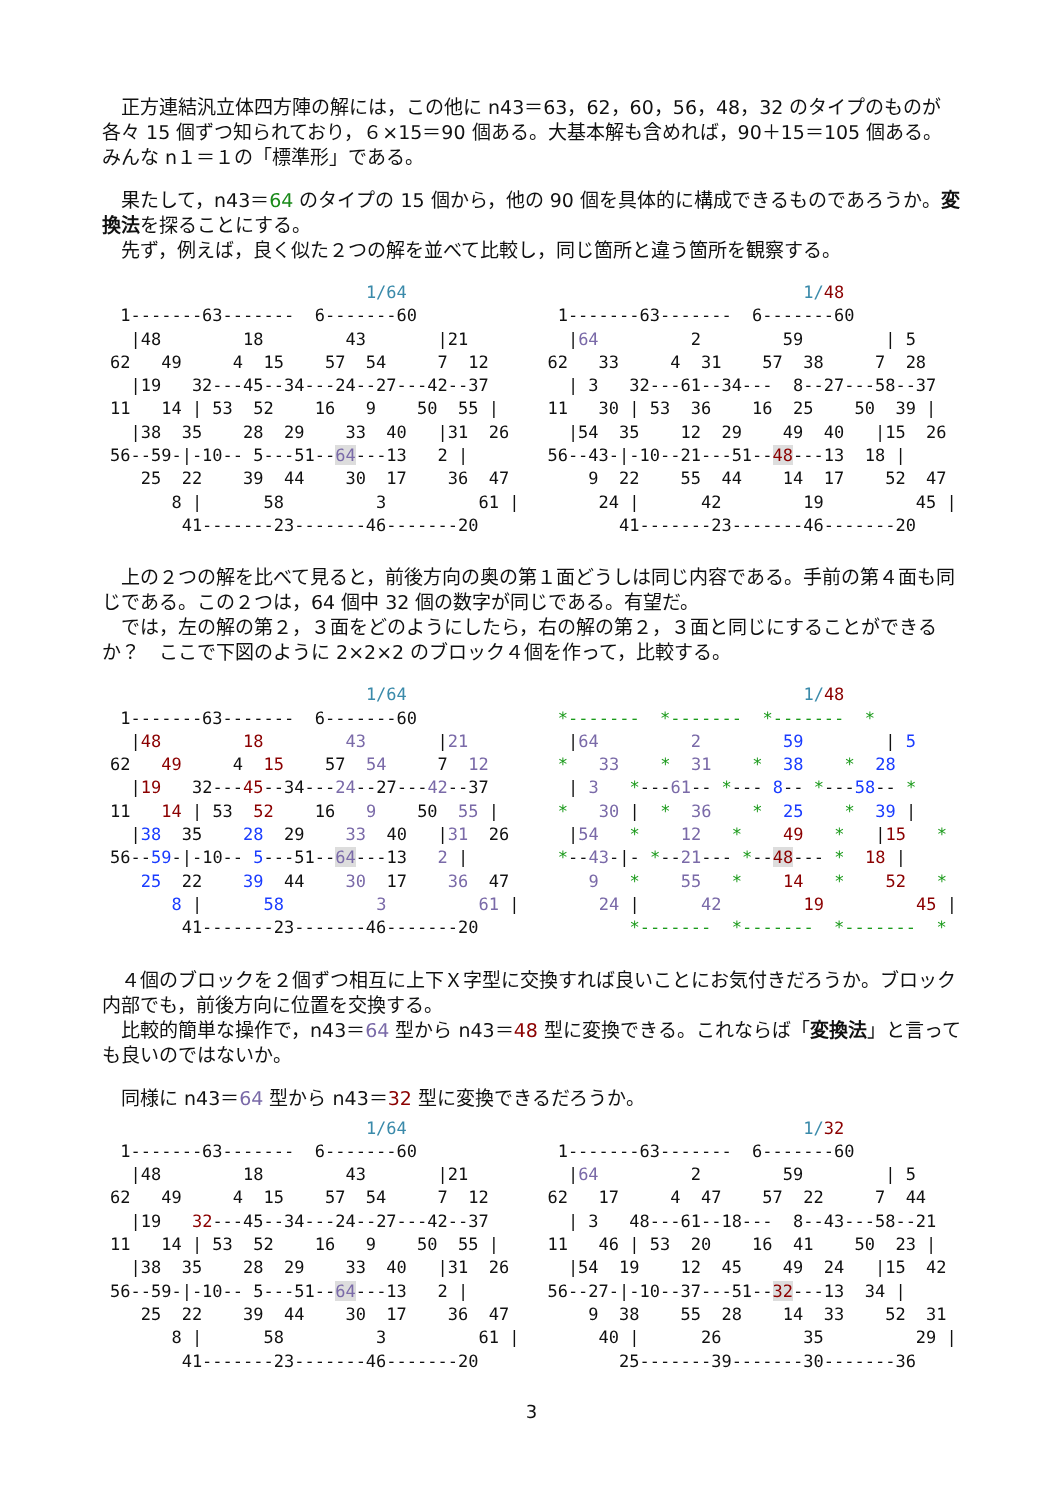正方連結汎立体四方陣の解には，この他に n43＝63，62，60，56，48，32 のタイプのものが各々 15 個ずつ知られており，６×15＝90 個ある。大基本解も含めれば，90＋15＝105 個ある。みんな n１＝１の「標準形」である。
　果たして，n43＝64 のタイプの 15 個から，他の 90 個を具体的に構成できるものであろうか。変換法を探ることにする。
　先ず，例えば，良く似た２つの解を並べて比較し，同じ箇所と違う箇所を観察する。
                         1/64
 1-------63-------  6-------60
  |48        18        43       |21
62   49     4  15    57  54     7  12
  |19   32---45--34---24--27---42--37
11   14 | 53  52    16   9    50  55 |
  |38  35    28  29    33  40   |31  26
56--59-|-10-- 5---51--64---13   2 |
   25  22    39  44    30  17    36  47
      8 |      58         3         61 |
       41-------23-------46-------20                         1/48
 1-------63-------  6-------60
  |64         2        59        | 5
62   33     4  31    57  38     7  28
  | 3   32---61--34---  8--27---58--37
11   30 | 53  36    16  25    50  39 |
  |54  35    12  29    49  40   |15  26
56--43-|-10--21---51--48---13  18 |
    9  22    55  44    14  17    52  47
     24 |      42        19         45 |
       41-------23-------46-------20
　上の２つの解を比べて見ると，前後方向の奥の第１面どうしは同じ内容である。手前の第４面も同じである。この２つは，64 個中 32 個の数字が同じである。有望だ。
　では，左の解の第２，３面をどのようにしたら，右の解の第２，３面と同じにすることができるか？　ここで下図のように 2×2×2 のブロック４個を作って，比較する。
                         1/64
 1-------63-------  6-------60
  |48        18        43       |21
62   49     4  15    57  54     7  12
  |19   32---45--34---24--27---42--37
11   14 | 53  52    16   9    50  55 |
  |38  35    28  29    33  40   |31  26
56--59-|-10-- 5---51--64---13   2 |
   25  22    39  44    30  17    36  47
      8 |      58         3         61 |
       41-------23-------46-------20                         1/48
 *-------  *-------  *-------  *
  |64         2        59        | 5
 *   33    *  31    *  38    *  28
  | 3   *---61-- *--- 8-- *---58-- *
 *   30 |  *  36    *  25    *  39 |
  |54   *    12   *    49   *   |15   *
 *--43-|- *--21--- *--48--- *  18 |
    9   *    55   *    14   *    52   *
     24 |      42        19         45 |
        *-------  *-------  *-------  *
　４個のブロックを２個ずつ相互に上下Ｘ字型に交換すれば良いことにお気付きだろうか。ブロック内部でも，前後方向に位置を交換する。
　比較的簡単な操作で，n43＝64 型から n43＝48 型に変換できる。これならば「変換法」と言っても良いのではないか。
　同様に n43＝64 型から n43＝32 型に変換できるだろうか。
                         1/64
 1-------63-------  6-------60
  |48        18        43       |21
62   49     4  15    57  54     7  12
  |19   32---45--34---24--27---42--37
11   14 | 53  52    16   9    50  55 |
  |38  35    28  29    33  40   |31  26
56--59-|-10-- 5---51--64---13   2 |
   25  22    39  44    30  17    36  47
      8 |      58         3         61 |
       41-------23-------46-------20                         1/32
 1-------63-------  6-------60
  |64         2        59        | 5
62   17     4  47    57  22     7  44
  | 3   48---61--18---  8--43---58--21
11   46 | 53  20    16  41    50  23 |
  |54  19    12  45    49  24   |15  42
56--27-|-10--37---51--32---13  34 |
    9  38    55  28    14  33    52  31
     40 |      26        35         29 |
       25-------39-------30-------36
3